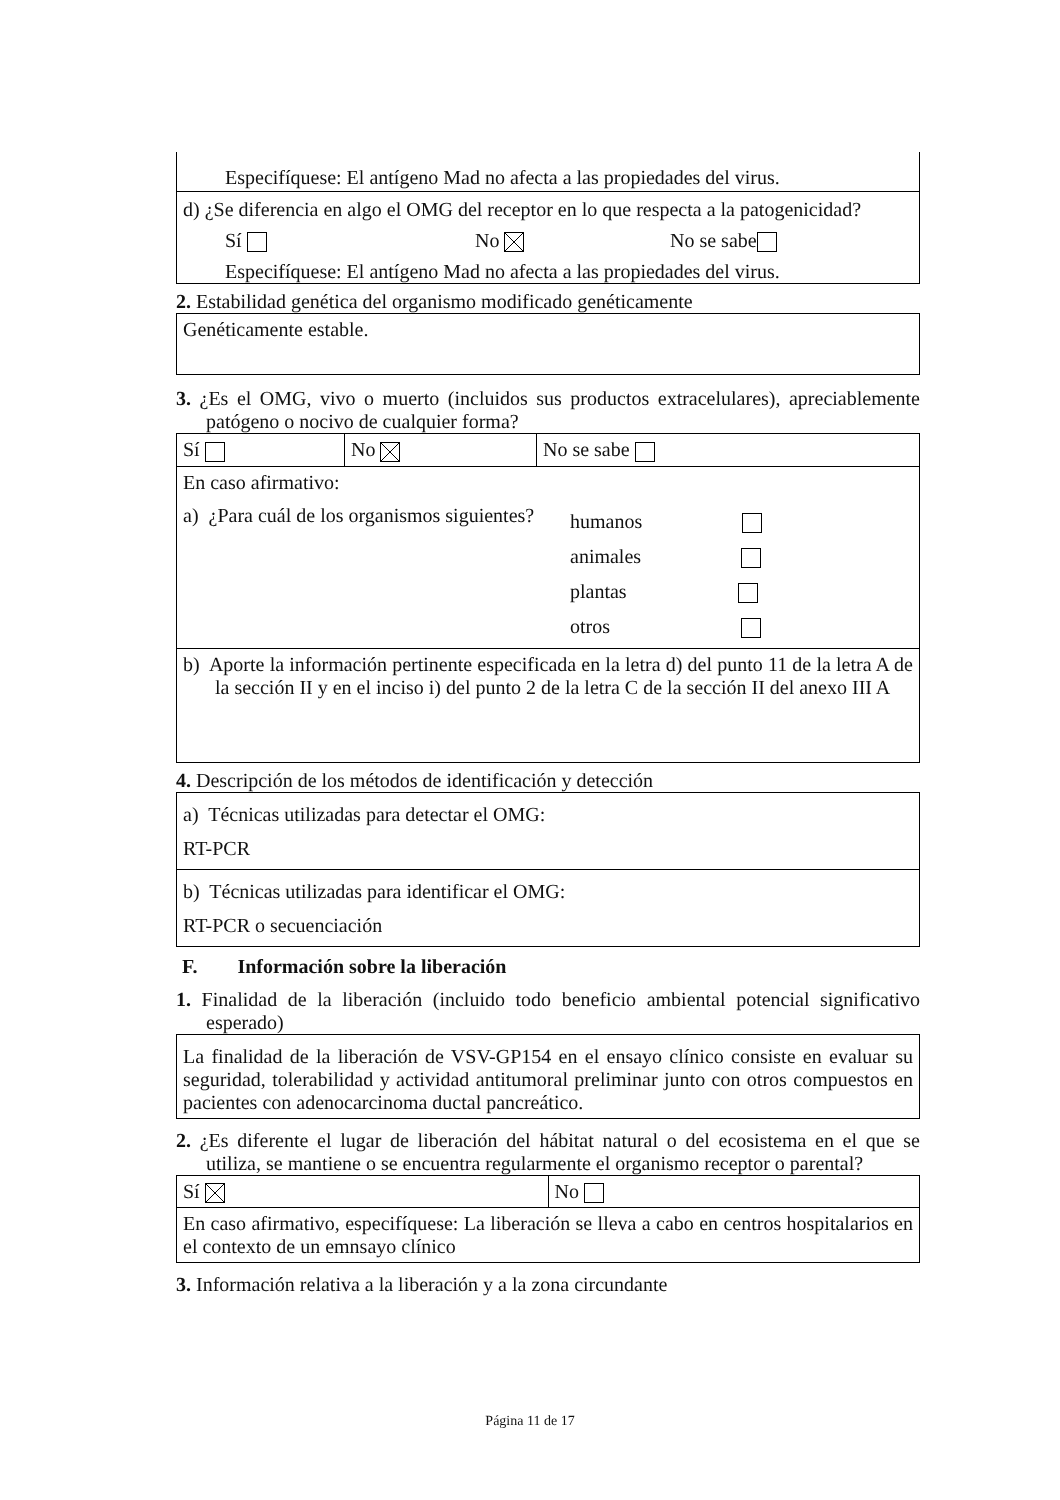Especifíquese: El antígeno Mad no afecta a las propiedades del virus.
d) ¿Se diferencia en algo el OMG del receptor en lo que respecta a la patogenicidad?
Sí No No se sabe
Especifíquese: El antígeno Mad no afecta a las propiedades del virus.
2. Estabilidad genética del organismo modificado genéticamente
Genéticamente estable.
3. ¿Es el OMG, vivo o muerto (incluidos sus productos extracelulares), apreciablemente patógeno o nocivo de cualquier forma?
| Sí | No | No se sabe |
| En caso afirmativo: a) ¿Para cuál de los organismos siguientes? humanos animales plantas otros | | |
| b) Aporte la información pertinente especificada en la letra d) del punto 11 de la letra A de la sección II y en el inciso i) del punto 2 de la letra C de la sección II del anexo III A | | |
4. Descripción de los métodos de identificación y detección
| a) Técnicas utilizadas para detectar el OMG: RT-PCR |
| b) Técnicas utilizadas para identificar el OMG: RT-PCR o secuenciación |
F. Información sobre la liberación
1. Finalidad de la liberación (incluido todo beneficio ambiental potencial significativo esperado)
La finalidad de la liberación de VSV-GP154 en el ensayo clínico consiste en evaluar su seguridad, tolerabilidad y actividad antitumoral preliminar junto con otros compuestos en pacientes con adenocarcinoma ductal pancreático.
2. ¿Es diferente el lugar de liberación del hábitat natural o del ecosistema en el que se utiliza, se mantiene o se encuentra regularmente el organismo receptor o parental?
| Sí | No |
| En caso afirmativo, especifíquese: La liberación se lleva a cabo en centros hospitalarios en el contexto de un emnsayo clínico | |
3. Información relativa a la liberación y a la zona circundante
Página 11 de 17